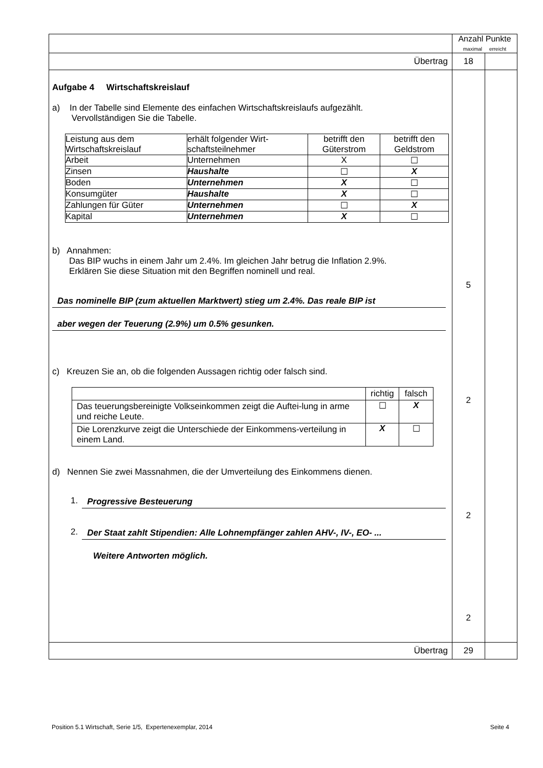| | Anzahl Punkte maximal erreicht | |
| Übertrag | 18 | |
| Aufgabe 4 Wirtschaftskreislauf a) In der Tabelle sind Elemente des einfachen Wirtschaftskreislaufs aufgezählt. Vervollständigen Sie die Tabelle. / Leistung aus dem Wirtschaftskreislauf / erhält folgender Wirt-schaftsteilnehmer / betrifft den Güterstrom / betrifft den Geldstrom / / Arbeit / Unternehmen / X / ☐ / / Zinsen / Haushalte / ☐ / X / / Boden / Unternehmen / X / ☐ / / Konsumgüter / Haushalte / X / ☐ / / Zahlungen für Güter / Unternehmen / ☐ / X / / Kapital / Unternehmen / X / ☐ / b) Annahmen: Das BIP wuchs in einem Jahr um 2.4%. Im gleichen Jahr betrug die Inflation 2.9%. Erklären Sie diese Situation mit den Begriffen nominell und real. Das nominelle BIP (zum aktuellen Marktwert) stieg um 2.4%. Das reale BIP ist aber wegen der Teuerung (2.9%) um 0.5% gesunken. c) Kreuzen Sie an, ob die folgenden Aussagen richtig oder falsch sind. / / richtig / falsch / / Das teuerungsbereinigte Volkseinkommen zeigt die Auftei-lung in arme und reiche Leute. / ☐ / X / / Die Lorenzkurve zeigt die Unterschiede der Einkommens-verteilung in einem Land. / X / ☐ / d) Nennen Sie zwei Massnahmen, die der Umverteilung des Einkommens dienen. 1. Progressive Besteuerung 2. Der Staat zahlt Stipendien: Alle Lohnempfänger zahlen AHV-, IV-, EO- ... Weitere Antworten möglich. | 5 2 2 2 | |
| Übertrag | 29 | |
Position 5.1 Wirtschaft, Serie 1/5, Expertenexemplar, 2014 Seite 4